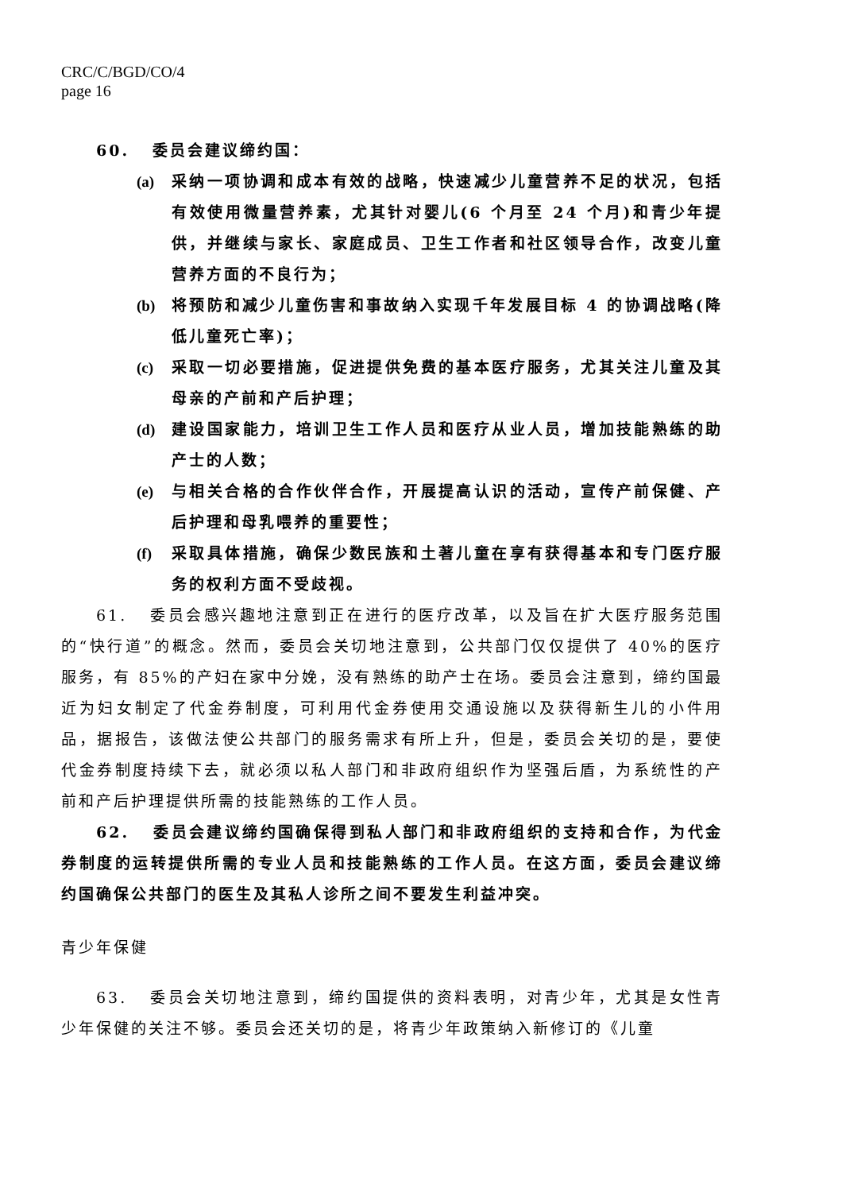CRC/C/BGD/CO/4
page 16
60. 委员会建议缔约国：
(a) 采纳一项协调和成本有效的战略，快速减少儿童营养不足的状况，包括有效使用微量营养素，尤其针对婴儿(6 个月至 24 个月)和青少年提供，并继续与家长、家庭成员、卫生工作者和社区领导合作，改变儿童营养方面的不良行为；
(b) 将预防和减少儿童伤害和事故纳入实现千年发展目标 4 的协调战略(降低儿童死亡率)；
(c) 采取一切必要措施，促进提供免费的基本医疗服务，尤其关注儿童及其母亲的产前和产后护理；
(d) 建设国家能力，培训卫生工作人员和医疗从业人员，增加技能熟练的助产士的人数；
(e) 与相关合格的合作伙伴合作，开展提高认识的活动，宣传产前保健、产后护理和母乳喂养的重要性；
(f) 采取具体措施，确保少数民族和土著儿童在享有获得基本和专门医疗服务的权利方面不受歧视。
61. 委员会感兴趣地注意到正在进行的医疗改革，以及旨在扩大医疗服务范围的“快行道”的概念。然而，委员会关切地注意到，公共部门仅仅提供了 40%的医疗服务，有 85%的产妇在家中分娩，没有熟练的助产士在场。委员会注意到，缔约国最近为妇女制定了代金券制度，可利用代金券使用交通设施以及获得新生儿的小件用品，据报告，该做法使公共部门的服务需求有所上升，但是，委员会关切的是，要使代金券制度持续下去，就必须以私人部门和非政府组织作为坚强后盾，为系统性的产前和产后护理提供所需的技能熟练的工作人员。
62. 委员会建议缔约国确保得到私人部门和非政府组织的支持和合作，为代金券制度的运转提供所需的专业人员和技能熟练的工作人员。在这方面，委员会建议缔约国确保公共部门的医生及其私人诊所之间不要发生利益冲突。
青少年保健
63. 委员会关切地注意到，缔约国提供的资料表明，对青少年，尤其是女性青少年保健的关注不够。委员会还关切的是，将青少年政策纳入新修订的《儿童